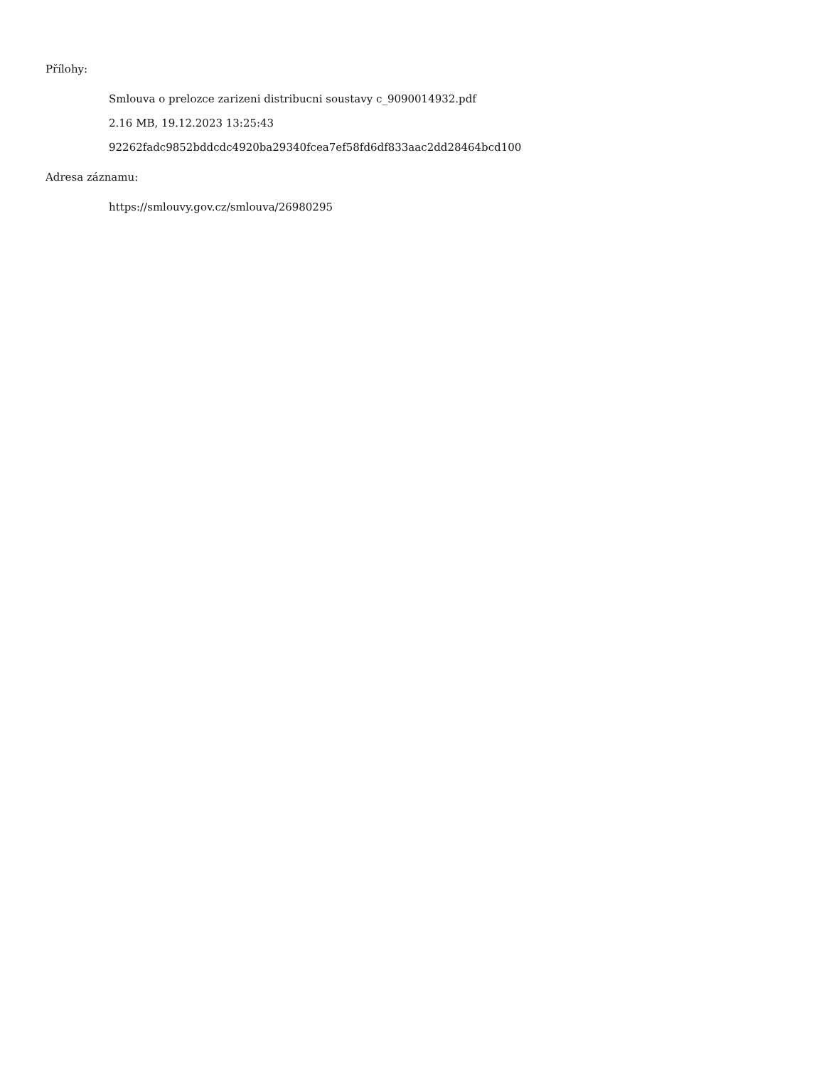Přílohy:
Smlouva o prelozce zarizeni distribucni soustavy c_9090014932.pdf
2.16 MB, 19.12.2023 13:25:43
92262fadc9852bddcdc4920ba29340fcea7ef58fd6df833aac2dd28464bcd100
Adresa záznamu:
https://smlouvy.gov.cz/smlouva/26980295